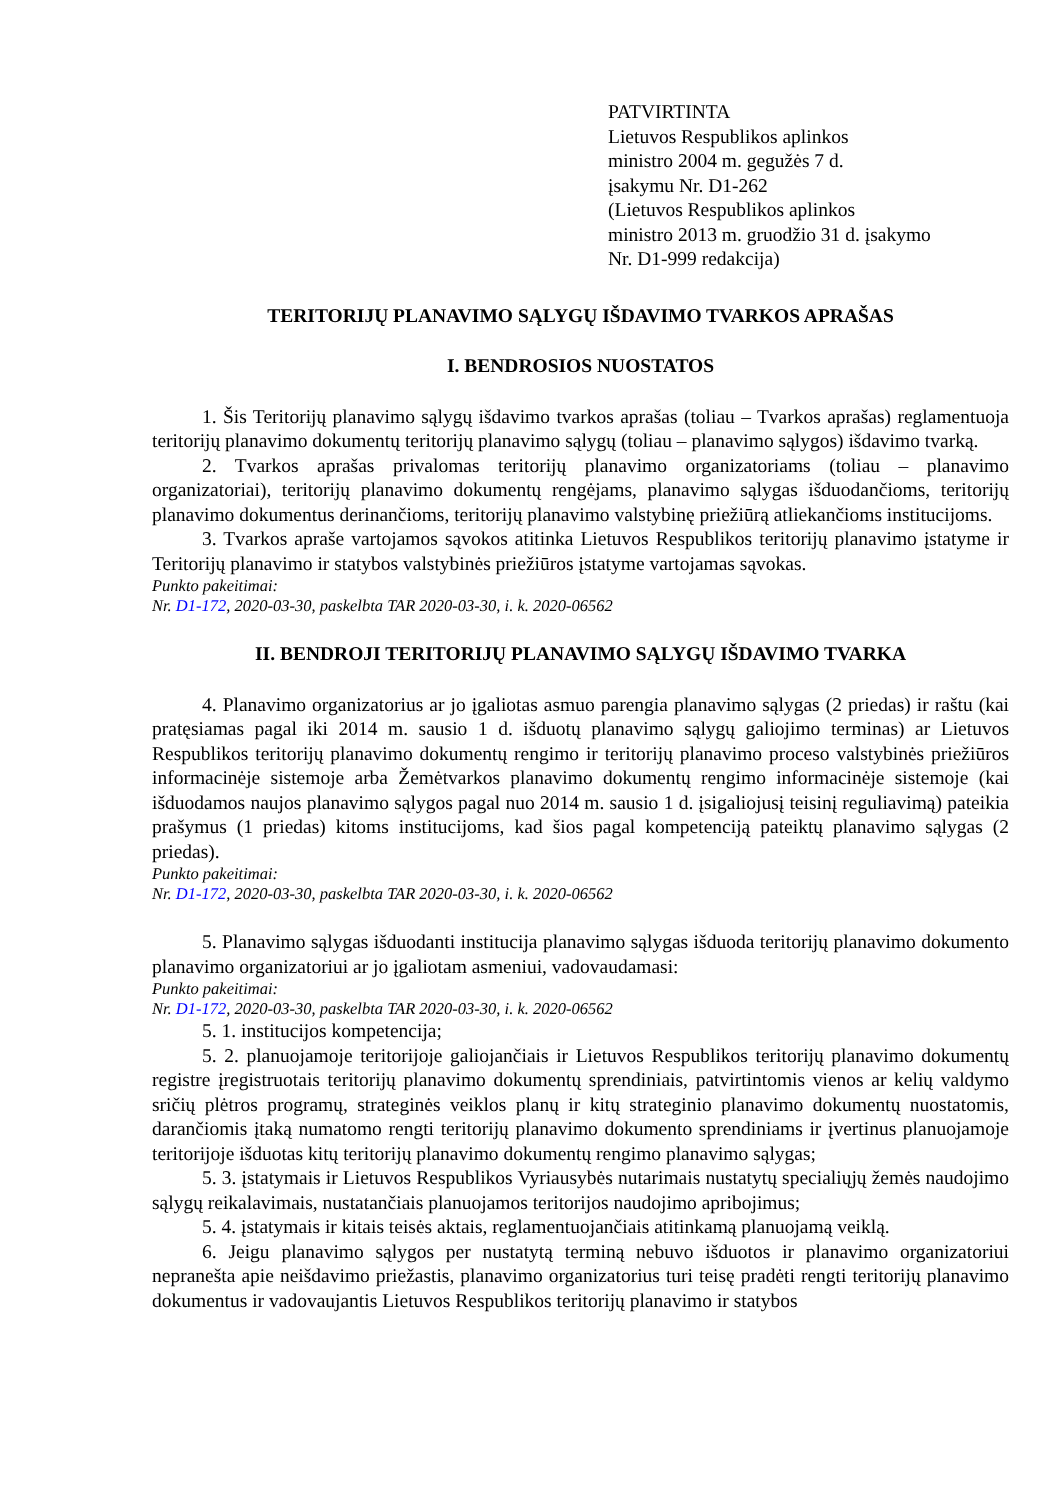PATVIRTINTA
Lietuvos Respublikos aplinkos
ministro 2004 m. gegužės 7 d.
įsakymu Nr. D1-262
(Lietuvos Respublikos aplinkos
ministro 2013 m. gruodžio 31 d. įsakymo
Nr. D1-999 redakcija)
TERITORIJŲ PLANAVIMO SĄLYGŲ IŠDAVIMO TVARKOS APRAŠAS
I. BENDROSIOS NUOSTATOS
1. Šis Teritorijų planavimo sąlygų išdavimo tvarkos aprašas (toliau – Tvarkos aprašas) reglamentuoja teritorijų planavimo dokumentų teritorijų planavimo sąlygų (toliau – planavimo sąlygos) išdavimo tvarką.
2. Tvarkos aprašas privalomas teritorijų planavimo organizatoriams (toliau – planavimo organizatoriai), teritorijų planavimo dokumentų rengėjams, planavimo sąlygas išduodančioms, teritorijų planavimo dokumentus derinančioms, teritorijų planavimo valstybinę priežiūrą atliekančioms institucijoms.
3. Tvarkos apraše vartojamos sąvokos atitinka Lietuvos Respublikos teritorijų planavimo įstatyme ir Teritorijų planavimo ir statybos valstybinės priežiūros įstatyme vartojamas sąvokas.
Punkto pakeitimai:
Nr. D1-172, 2020-03-30, paskelbta TAR 2020-03-30, i. k. 2020-06562
II. BENDROJI TERITORIJŲ PLANAVIMO SĄLYGŲ IŠDAVIMO TVARKA
4. Planavimo organizatorius ar jo įgaliotas asmuo parengia planavimo sąlygas (2 priedas) ir raštu (kai pratęsiamas pagal iki 2014 m. sausio 1 d. išduotų planavimo sąlygų galiojimo terminas) ar Lietuvos Respublikos teritorijų planavimo dokumentų rengimo ir teritorijų planavimo proceso valstybinės priežiūros informacinėje sistemoje arba Žemėtvarkos planavimo dokumentų rengimo informacinėje sistemoje (kai išduodamos naujos planavimo sąlygos pagal nuo 2014 m. sausio 1 d. įsigaliojusį teisinį reguliavimą) pateikia prašymus (1 priedas) kitoms institucijoms, kad šios pagal kompetenciją pateiktų planavimo sąlygas (2 priedas).
Punkto pakeitimai:
Nr. D1-172, 2020-03-30, paskelbta TAR 2020-03-30, i. k. 2020-06562
5. Planavimo sąlygas išduodanti institucija planavimo sąlygas išduoda teritorijų planavimo dokumento planavimo organizatoriui ar jo įgaliotam asmeniui, vadovaudamasi:
Punkto pakeitimai:
Nr. D1-172, 2020-03-30, paskelbta TAR 2020-03-30, i. k. 2020-06562
5. 1. institucijos kompetencija;
5. 2. planuojamoje teritorijoje galiojančiais ir Lietuvos Respublikos teritorijų planavimo dokumentų registre įregistruotais teritorijų planavimo dokumentų sprendiniais, patvirtintomis vienos ar kelių valdymo sričių plėtros programų, strateginės veiklos planų ir kitų strateginio planavimo dokumentų nuostatomis, darančiomis įtaką numatomo rengti teritorijų planavimo dokumento sprendiniams ir įvertinus planuojamoje teritorijoje išduotas kitų teritorijų planavimo dokumentų rengimo planavimo sąlygas;
5. 3. įstatymais ir Lietuvos Respublikos Vyriausybės nutarimais nustatytų specialiųjų žemės naudojimo sąlygų reikalavimais, nustatančiais planuojamos teritorijos naudojimo apribojimus;
5. 4. įstatymais ir kitais teisės aktais, reglamentuojančiais atitinkamą planuojamą veiklą.
6. Jeigu planavimo sąlygos per nustatytą terminą nebuvo išduotos ir planavimo organizatoriui nepranešta apie neišdavimo priežastis, planavimo organizatorius turi teisę pradėti rengti teritorijų planavimo dokumentus ir vadovaujantis Lietuvos Respublikos teritorijų planavimo ir statybos